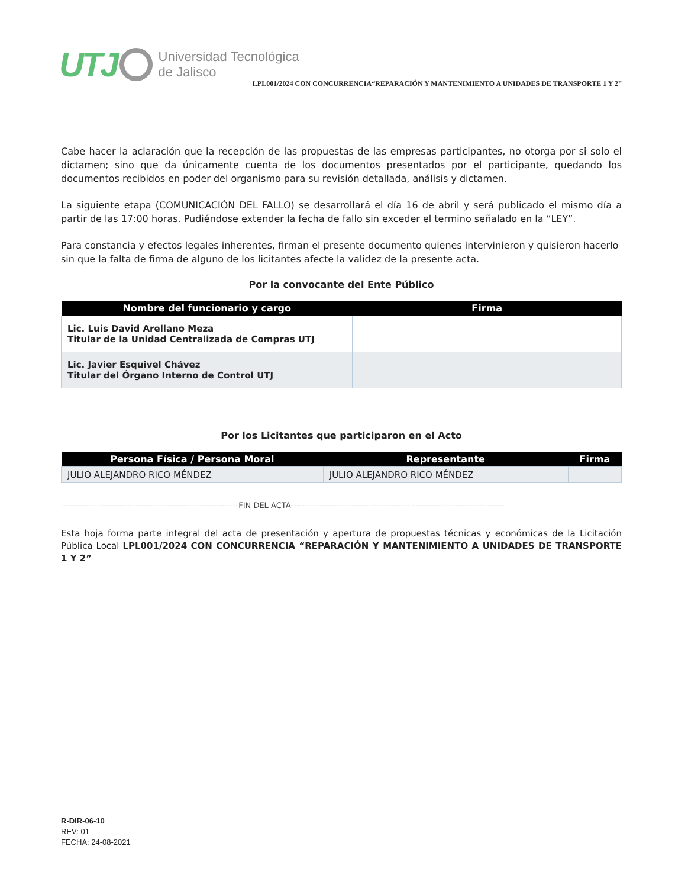UTJ Universidad Tecnológica
de Jalisco
LPL001/2024 CON CONCURRENCIA“REPARACIÓN Y MANTENIMIENTO A UNIDADES DE TRANSPORTE 1 Y 2”
Cabe hacer la aclaración que la recepción de las propuestas de las empresas participantes, no otorga por si solo el dictamen; sino que da únicamente cuenta de los documentos presentados por el participante, quedando los documentos recibidos en poder del organismo para su revisión detallada, análisis y dictamen.
La siguiente etapa (COMUNICACIÓN DEL FALLO) se desarrollará el día 16 de abril y será publicado el mismo día a partir de las 17:00 horas. Pudiéndose extender la fecha de fallo sin exceder el termino señalado en la “LEY”.
Para constancia y efectos legales inherentes, firman el presente documento quienes intervinieron y quisieron hacerlo sin que la falta de firma de alguno de los licitantes afecte la validez de la presente acta.
Por la convocante del Ente Público
| Nombre del funcionario y cargo | Firma |
| --- | --- |
| Lic. Luis David Arellano Meza Titular de la Unidad Centralizada de Compras UTJ | |
| Lic. Javier Esquivel Chávez Titular del Órgano Interno de Control UTJ | |
Por los Licitantes que participaron en el Acto
| Persona Física / Persona Moral | Representante | Firma |
| --- | --- | --- |
| JULIO ALEJANDRO RICO MÉNDEZ | JULIO ALEJANDRO RICO MÉNDEZ | |
----------------------------------------------------------------FIN DEL ACTA-----------------------------------------------------------------------------
Esta hoja forma parte integral del acta de presentación y apertura de propuestas técnicas y económicas de la Licitación Pública Local LPL001/2024 CON CONCURRENCIA “REPARACIÓN Y MANTENIMIENTO A UNIDADES DE TRANSPORTE 1 Y 2”
R-DIR-06-10
REV: 01
FECHA: 24-08-2021